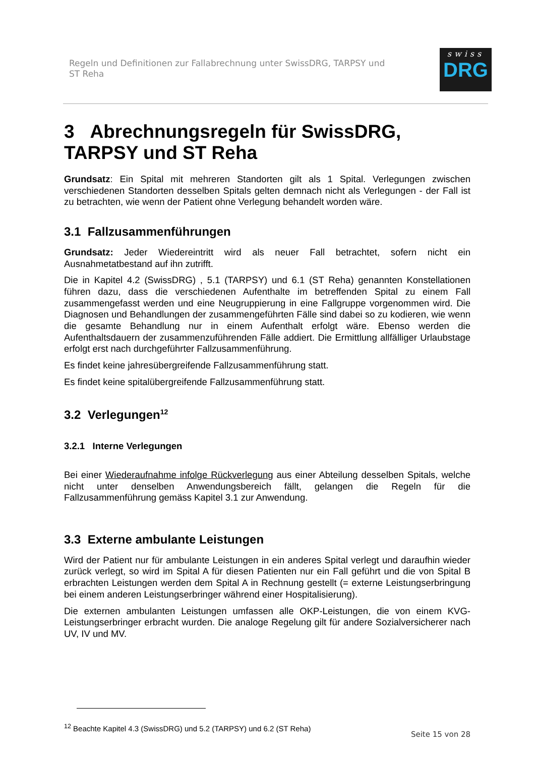Regeln und Definitionen zur Fallabrechnung unter SwissDRG, TARPSY und
ST Reha
swiss
DRG
3 Abrechnungsregeln für SwissDRG, TARPSY und ST Reha
Grundsatz: Ein Spital mit mehreren Standorten gilt als 1 Spital. Verlegungen zwischen verschiedenen Standorten desselben Spitals gelten demnach nicht als Verlegungen - der Fall ist zu betrachten, wie wenn der Patient ohne Verlegung behandelt worden wäre.
3.1 Fallzusammenführungen
Grundsatz: Jeder Wiedereintritt wird als neuer Fall betrachtet, sofern nicht ein Ausnahmetatbestand auf ihn zutrifft.
Die in Kapitel 4.2 (SwissDRG) , 5.1 (TARPSY) und 6.1 (ST Reha) genannten Konstellationen führen dazu, dass die verschiedenen Aufenthalte im betreffenden Spital zu einem Fall zusammengefasst werden und eine Neugruppierung in eine Fallgruppe vorgenommen wird. Die Diagnosen und Behandlungen der zusammengeführten Fälle sind dabei so zu kodieren, wie wenn die gesamte Behandlung nur in einem Aufenthalt erfolgt wäre. Ebenso werden die Aufenthaltsdauern der zusammenzuführenden Fälle addiert. Die Ermittlung allfälliger Urlaubstage erfolgt erst nach durchgeführter Fallzusammenführung.
Es findet keine jahresübergreifende Fallzusammenführung statt.
Es findet keine spitalübergreifende Fallzusammenführung statt.
3.2 Verlegungen<sup>12</sup>
3.2.1 Interne Verlegungen
Bei einer Wiederaufnahme infolge Rückverlegung aus einer Abteilung desselben Spitals, welche nicht unter denselben Anwendungsbereich fällt, gelangen die Regeln für die Fallzusammenführung gemäss Kapitel 3.1 zur Anwendung.
3.3 Externe ambulante Leistungen
Wird der Patient nur für ambulante Leistungen in ein anderes Spital verlegt und daraufhin wieder zurück verlegt, so wird im Spital A für diesen Patienten nur ein Fall geführt und die von Spital B erbrachten Leistungen werden dem Spital A in Rechnung gestellt (= externe Leistungserbringung bei einem anderen Leistungserbringer während einer Hospitalisierung).
Die externen ambulanten Leistungen umfassen alle OKP-Leistungen, die von einem KVG-Leistungserbringer erbracht wurden. Die analoge Regelung gilt für andere Sozialversicherer nach UV, IV und MV.
<sup>12</sup> Beachte Kapitel 4.3 (SwissDRG) und 5.2 (TARPSY) und 6.2 (ST Reha)
Seite 15 von 28